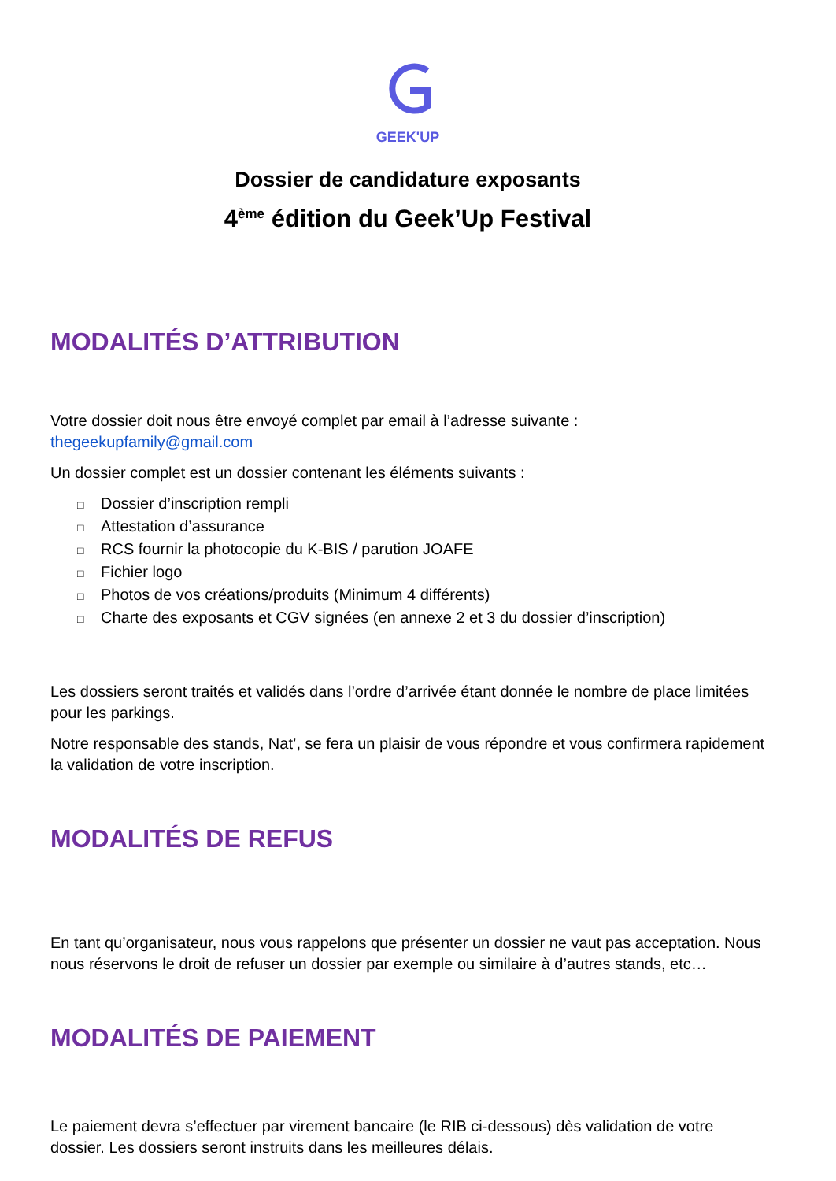GEEK'UP
Dossier de candidature exposants
4<sup>ème</sup> édition du Geek’Up Festival
MODALITÉS D’ATTRIBUTION
Votre dossier doit nous être envoyé complet par email à l’adresse suivante :
thegeekupfamily@gmail.com
Un dossier complet est un dossier contenant les éléments suivants :
□ Dossier d’inscription rempli
□ Attestation d’assurance
□ RCS fournir la photocopie du K-BIS / parution JOAFE
□ Fichier logo
□ Photos de vos créations/produits (Minimum 4 différents)
□ Charte des exposants et CGV signées (en annexe 2 et 3 du dossier d’inscription)
Les dossiers seront traités et validés dans l’ordre d’arrivée étant donnée le nombre de place limitées pour les parkings.
Notre responsable des stands, Nat’, se fera un plaisir de vous répondre et vous confirmera rapidement la validation de votre inscription.
MODALITÉS DE REFUS
En tant qu’organisateur, nous vous rappelons que présenter un dossier ne vaut pas acceptation. Nous nous réservons le droit de refuser un dossier par exemple ou similaire à d’autres stands, etc…
MODALITÉS DE PAIEMENT
Le paiement devra s’effectuer par virement bancaire (le RIB ci-dessous) dès validation de votre dossier. Les dossiers seront instruits dans les meilleures délais.